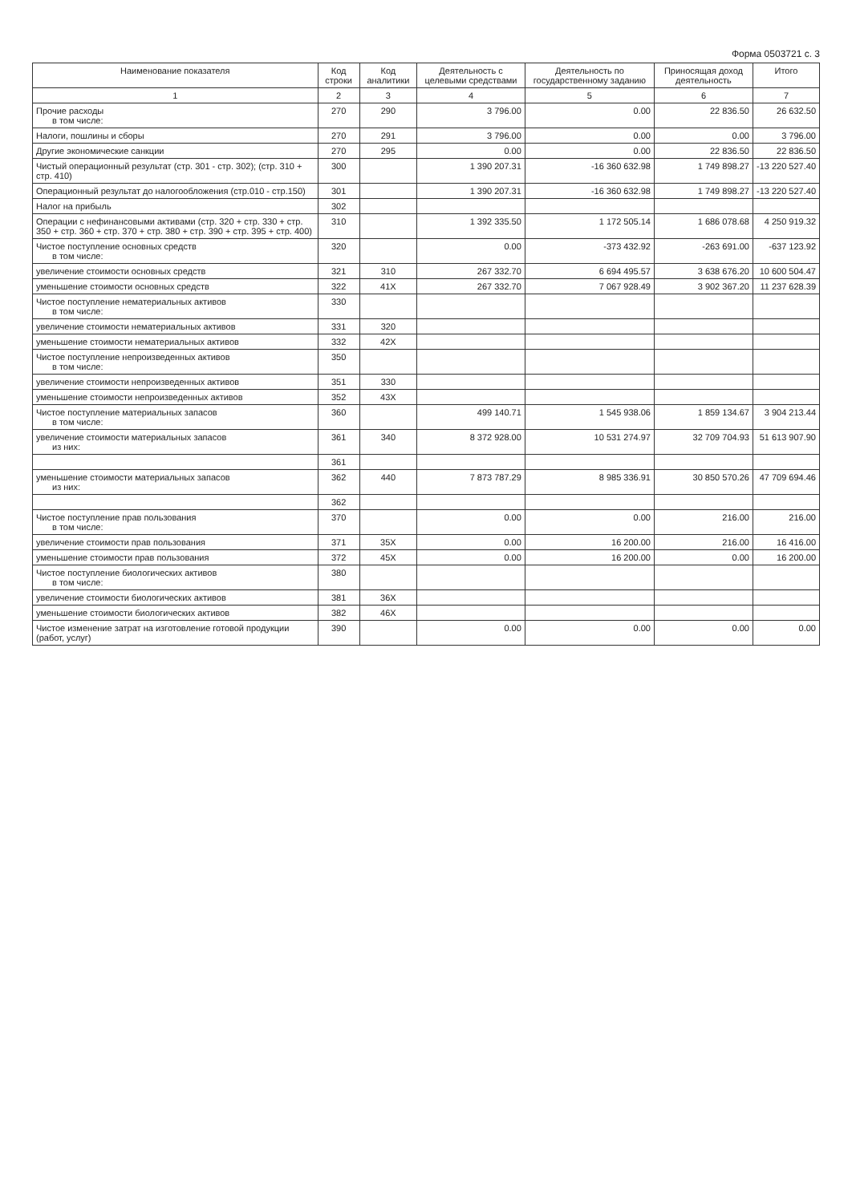Форма 0503721 с. 3
| Наименование показателя | Код строки | Код аналитики | Деятельность с целевыми средствами | Деятельность по государственному заданию | Приносящая доход деятельность | Итого |
| --- | --- | --- | --- | --- | --- | --- |
| 1 | 2 | 3 | 4 | 5 | 6 | 7 |
| Прочие расходы в том числе: | 270 | 290 | 3 796.00 | 0.00 | 22 836.50 | 26 632.50 |
| Налоги, пошлины и сборы | 270 | 291 | 3 796.00 | 0.00 | 0.00 | 3 796.00 |
| Другие экономические санкции | 270 | 295 | 0.00 | 0.00 | 22 836.50 | 22 836.50 |
| Чистый операционный результат (стр. 301 - стр. 302); (стр. 310 + стр. 410) | 300 | | 1 390 207.31 | -16 360 632.98 | 1 749 898.27 | -13 220 527.40 |
| Операционный результат до налогообложения (стр.010 - стр.150) | 301 | | 1 390 207.31 | -16 360 632.98 | 1 749 898.27 | -13 220 527.40 |
| Налог на прибыль | 302 | | | | | |
| Операции с нефинансовыми активами (стр. 320 + стр. 330 + стр. 350 + стр. 360 + стр. 370 + стр. 380 + стр. 390 + стр. 395 + стр. 400) | 310 | | 1 392 335.50 | 1 172 505.14 | 1 686 078.68 | 4 250 919.32 |
| Чистое поступление основных средств в том числе: | 320 | | 0.00 | -373 432.92 | -263 691.00 | -637 123.92 |
| увеличение стоимости основных средств | 321 | 310 | 267 332.70 | 6 694 495.57 | 3 638 676.20 | 10 600 504.47 |
| уменьшение стоимости основных средств | 322 | 41X | 267 332.70 | 7 067 928.49 | 3 902 367.20 | 11 237 628.39 |
| Чистое поступление нематериальных активов в том числе: | 330 | | | | | |
| увеличение стоимости нематериальных активов | 331 | 320 | | | | |
| уменьшение стоимости нематериальных активов | 332 | 42X | | | | |
| Чистое поступление непроизведенных активов в том числе: | 350 | | | | | |
| увеличение стоимости непроизведенных активов | 351 | 330 | | | | |
| уменьшение стоимости непроизведенных активов | 352 | 43X | | | | |
| Чистое поступление материальных запасов в том числе: | 360 | | 499 140.71 | 1 545 938.06 | 1 859 134.67 | 3 904 213.44 |
| увеличение стоимости материальных запасов из них: | 361 | 340 | 8 372 928.00 | 10 531 274.97 | 32 709 704.93 | 51 613 907.90 |
| | 361 | | | | | |
| уменьшение стоимости материальных запасов из них: | 362 | 440 | 7 873 787.29 | 8 985 336.91 | 30 850 570.26 | 47 709 694.46 |
| | 362 | | | | | |
| Чистое поступление прав пользования в том числе: | 370 | | 0.00 | 0.00 | 216.00 | 216.00 |
| увеличение стоимости прав пользования | 371 | 35X | 0.00 | 16 200.00 | 216.00 | 16 416.00 |
| уменьшение стоимости прав пользования | 372 | 45X | 0.00 | 16 200.00 | 0.00 | 16 200.00 |
| Чистое поступление биологических активов в том числе: | 380 | | | | | |
| увеличение стоимости биологических активов | 381 | 36X | | | | |
| уменьшение стоимости биологических активов | 382 | 46X | | | | |
| Чистое изменение затрат на изготовление готовой продукции (работ, услуг) | 390 | | 0.00 | 0.00 | 0.00 | 0.00 |